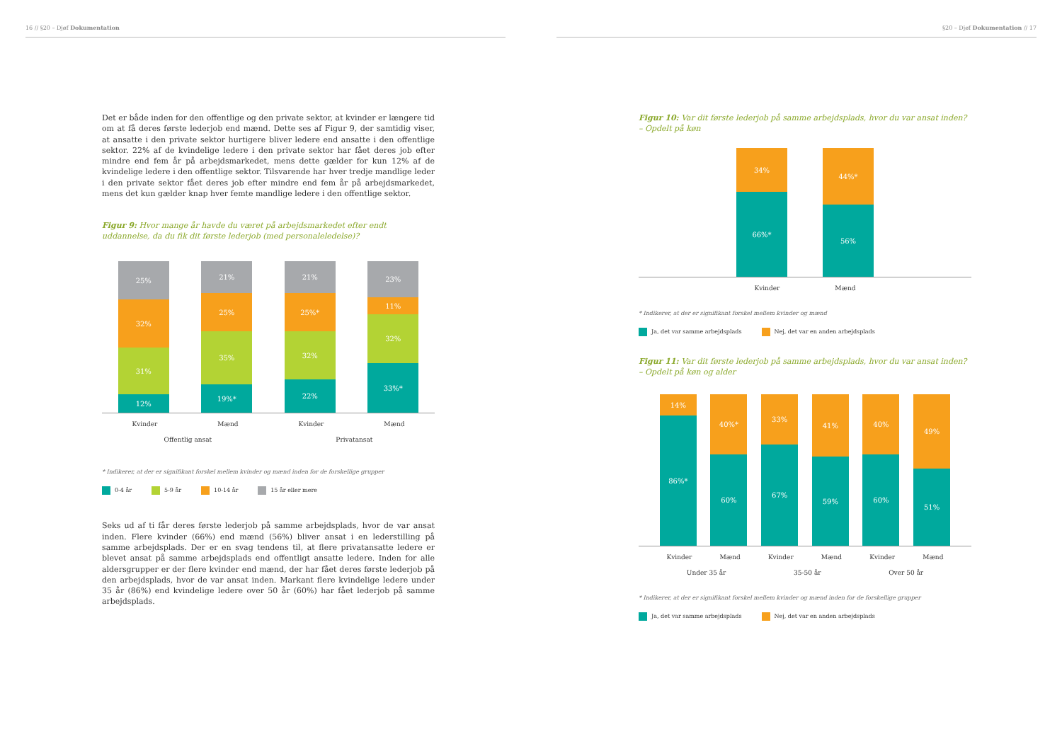16 // §20 – Djøf Dokumentation
Det er både inden for den offentlige og den private sektor, at kvinder er længere tid om at få deres første lederjob end mænd. Dette ses af Figur 9, der samtidig viser, at ansatte i den private sektor hurtigere bliver ledere end ansatte i den offentlige sektor. 22% af de kvindelige ledere i den private sektor har fået deres job efter mindre end fem år på arbejds­markedet, mens dette gælder for kun 12% af de kvindelige ledere i den offentlige sektor. Tilsvarende har hver tredje mandlige leder i den private sektor fået deres job efter mindre end fem år på arbejdsmarkedet, mens det kun gælder knap hver femte mandlige ledere i den offentlige sektor.
Figur 9: Hvor mange år havde du været på arbejdsmarkedet efter endt uddannelse, da du fik dit første lederjob (med personaleledelse)?
25%
32%
31%
12%
21%
25%
35%
19%*
21%
25%*
32%
22%
23%
11%
32%
33%*
Kvinder Mænd Kvinder Mænd
Offentlig ansat Privatansat
* Indikerer, at der er signifikant forskel mellem kvinder og mænd inden for de forskellige grupper
0-4 år 5-9 år 10-14 år 15 år eller mere
Seks ud af ti får deres første lederjob på samme arbejdsplads, hvor de var ansat inden. Flere kvinder (66%) end mænd (56%) bliver ansat i en lederstilling på samme arbejds­plads. Der er en svag tendens til, at flere privatansatte ledere er blevet ansat på samme arbejdsplads end offentligt ansatte ledere. Inden for alle aldersgrupper er der flere kvinder end mænd, der har fået deres første lederjob på den arbejdsplads, hvor de var ansat inden. Markant flere kvindelige ledere under 35 år (86%) end kvindelige ledere over 50 år (60%) har fået lederjob på samme arbejdsplads.
§20 – Djøf Dokumentation // 17
Figur 10: Var dit første lederjob på samme arbejdsplads, hvor du var ansat inden?
– Opdelt på køn
34%
66%*
44%*
56%
Kvinder Mænd
* Indikerer, at der er signifikant forskel mellem kvinder og mænd
Ja, det var samme arbejdsplads Nej, det var en anden arbejdsplads
Figur 11: Var dit første lederjob på samme arbejdsplads, hvor du var ansat inden?
– Opdelt på køn og alder
14%
86%*
40%*
60%
33%
67%
41%
59%
40%
60%
49%
51%
Kvinder Mænd Kvinder Mænd Kvinder Mænd
Under 35 år 35-50 år Over 50 år
* Indikerer, at der er signifikant forskel mellem kvinder og mænd inden for de forskellige grupper
Ja, det var samme arbejdsplads Nej, det var en anden arbejdsplads